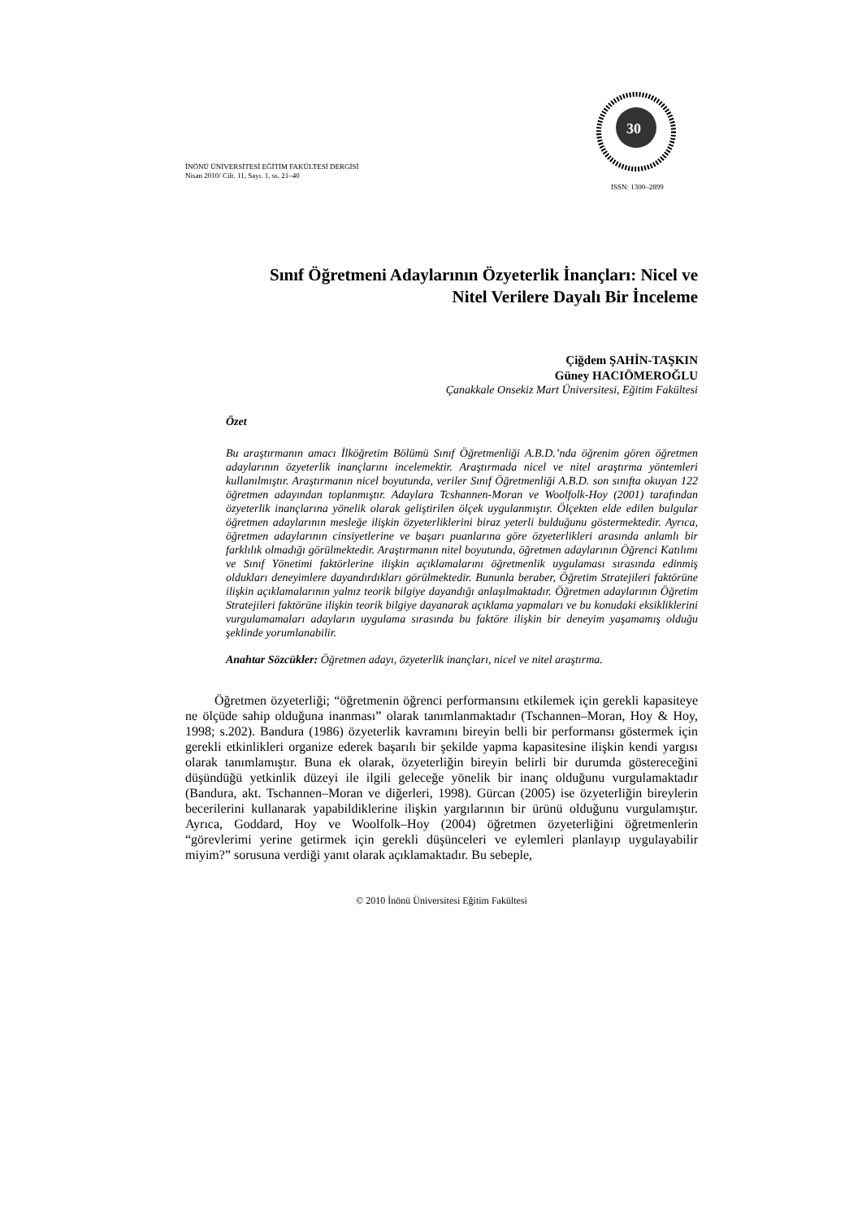İNÖNÜ ÜNİVERSİTESİ EĞİTİM FAKÜLTESİ DERGİSİ
Nisan 2010/ Cilt. 11, Sayı. 1, ss. 21–40
30
ISSN: 1300–2899
Sınıf Öğretmeni Adaylarının Özyeterlik İnançları: Nicel ve
Nitel Verilere Dayalı Bir İnceleme
Çiğdem ŞAHİN-TAŞKIN
Güney HACIÖMEROĞLU
Çanakkale Onsekiz Mart Üniversitesi, Eğitim Fakültesi
Özet
Bu araştırmanın amacı İlköğretim Bölümü Sınıf Öğretmenliği A.B.D.’nda öğrenim gören öğretmen adaylarının özyeterlik inançlarını incelemektir. Araştırmada nicel ve nitel araştırma yöntemleri kullanılmıştır. Araştırmanın nicel boyutunda, veriler Sınıf Öğretmenliği A.B.D. son sınıfta okuyan 122 öğretmen adayından toplanmıştır. Adaylara Tcshannen-Moran ve Woolfolk-Hoy (2001) tarafından özyeterlik inançlarına yönelik olarak geliştirilen ölçek uygulanmıştır. Ölçekten elde edilen bulgular öğretmen adaylarının mesleğe ilişkin özyeterliklerini biraz yeterli bulduğunu göstermektedir. Ayrıca, öğretmen adaylarının cinsiyetlerine ve başarı puanlarına göre özyeterlikleri arasında anlamlı bir farklılık olmadığı görülmektedir. Araştırmanın nitel boyutunda, öğretmen adaylarının Öğrenci Katılımı ve Sınıf Yönetimi faktörlerine ilişkin açıklamalarını öğretmenlik uygulaması sırasında edinmiş oldukları deneyimlere dayandırdıkları görülmektedir. Bununla beraber, Öğretim Stratejileri faktörüne ilişkin açıklamalarının yalnız teorik bilgiye dayandığı anlaşılmaktadır. Öğretmen adaylarının Öğretim Stratejileri faktörüne ilişkin teorik bilgiye dayanarak açıklama yapmaları ve bu konudaki eksikliklerini vurgulamamaları adayların uygulama sırasında bu faktöre ilişkin bir deneyim yaşamamış olduğu şeklinde yorumlanabilir.
Anahtar Sözcükler: Öğretmen adayı, özyeterlik inançları, nicel ve nitel araştırma.
Öğretmen özyeterliği; “öğretmenin öğrenci performansını etkilemek için gerekli kapasiteye ne ölçüde sahip olduğuna inanması” olarak tanımlanmaktadır (Tschannen–Moran, Hoy & Hoy, 1998; s.202). Bandura (1986) özyeterlik kavramını bireyin belli bir performansı göstermek için gerekli etkinlikleri organize ederek başarılı bir şekilde yapma kapasitesine ilişkin kendi yargısı olarak tanımlamıştır. Buna ek olarak, özyeterliğin bireyin belirli bir durumda göstereceğini düşündüğü yetkinlik düzeyi ile ilgili geleceğe yönelik bir inanç olduğunu vurgulamaktadır (Bandura, akt. Tschannen–Moran ve diğerleri, 1998). Gürcan (2005) ise özyeterliğin bireylerin becerilerini kullanarak yapabildiklerine ilişkin yargılarının bir ürünü olduğunu vurgulamıştır. Ayrıca, Goddard, Hoy ve Woolfolk–Hoy (2004) öğretmen özyeterliğini öğretmenlerin “görevlerimi yerine getirmek için gerekli düşünceleri ve eylemleri planlayıp uygulayabilir miyim?” sorusuna verdiği yanıt olarak açıklamaktadır. Bu sebeple,
© 2010 İnönü Üniversitesi Eğitim Fakültesi